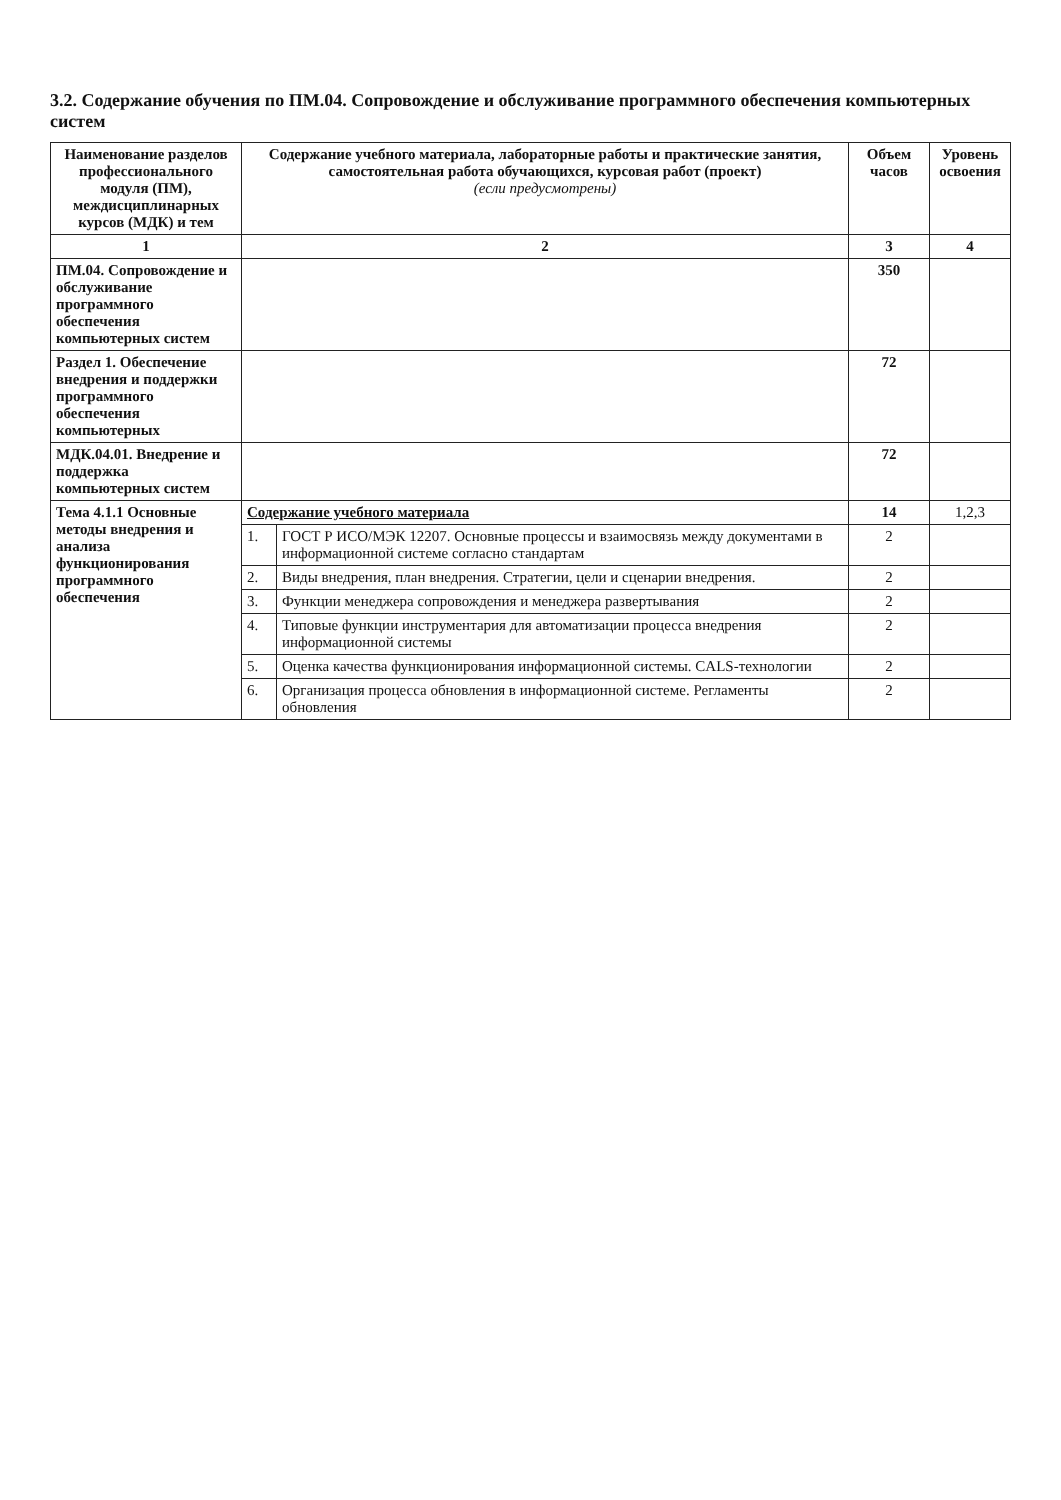3.2. Содержание обучения по ПМ.04. Сопровождение и обслуживание программного обеспечения компьютерных систем
| Наименование разделов профессионального модуля (ПМ), междисциплинарных курсов (МДК) и тем | Содержание учебного материала, лабораторные работы и практические занятия, самостоятельная работа обучающихся, курсовая работ (проект) (если предусмотрены) | | Объем часов | Уровень освоения |
| --- | --- | --- | --- | --- |
| 1 | 2 | | 3 | 4 |
| ПМ.04. Сопровождение и обслуживание программного обеспечения компьютерных систем | | | 350 | |
| Раздел 1. Обеспечение внедрения и поддержки программного обеспечения компьютерных | | | 72 | |
| МДК.04.01. Внедрение и поддержка компьютерных систем | | | 72 | |
| Тема 4.1.1 Основные методы внедрения и анализа функционирования программного обеспечения | Содержание учебного материала | | 14 | 1,2,3 |
| | 1. | ГОСТ Р ИСО/МЭК 12207. Основные процессы и взаимосвязь между документами в информационной системе согласно стандартам | 2 | |
| | 2. | Виды внедрения, план внедрения. Стратегии, цели и сценарии внедрения. | 2 | |
| | 3. | Функции менеджера сопровождения и менеджера развертывания | 2 | |
| | 4. | Типовые функции инструментария для автоматизации процесса внедрения информационной системы | 2 | |
| | 5. | Оценка качества функционирования информационной системы. CALS-технологии | 2 | |
| | 6. | Организация процесса обновления в информационной системе. Регламенты обновления | 2 | |